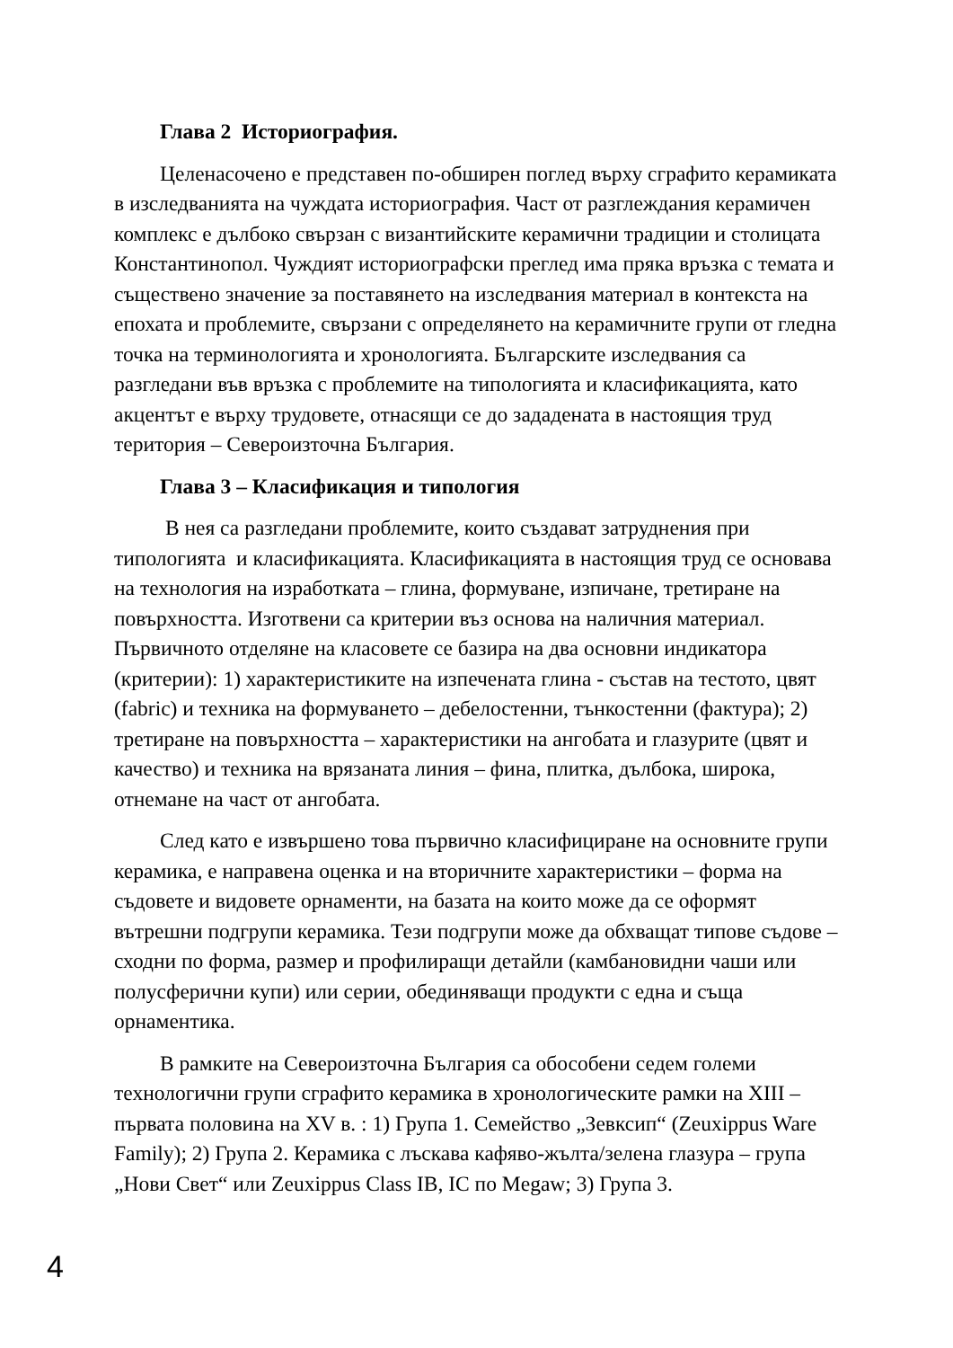Глава 2 Историография.
Целенасочено е представен по-обширен поглед върху сграфито керамиката в изследванията на чуждата историография. Част от разглеждания керамичен комплекс е дълбоко свързан с византийските керамични традиции и столицата Константинопол. Чуждият историографски преглед има пряка връзка с темата и съществено значение за поставянето на изследвания материал в контекста на епохата и проблемите, свързани с определянето на керамичните групи от гледна точка на терминологията и хронологията. Българските изследвания са разгледани във връзка с проблемите на типологията и класификацията, като акцентът е върху трудовете, отнасящи се до зададената в настоящия труд територия – Североизточна България.
Глава 3 – Класификация и типология
В нея са разгледани проблемите, които създават затруднения при типологията и класификацията. Класификацията в настоящия труд се основава на технология на изработката – глина, формуване, изпичане, третиране на повърхността. Изготвени са критерии въз основа на наличния материал. Първичното отделяне на класовете се базира на два основни индикатора (критерии): 1) характеристиките на изпечената глина - състав на тестото, цвят (fabric) и техника на формуването – дебелостенни, тънкостенни (фактура); 2) третиране на повърхността – характеристики на ангобата и глазурите (цвят и качество) и техника на врязаната линия – фина, плитка, дълбока, широка, отнемане на част от ангобата.
След като е извършено това първично класифициране на основните групи керамика, е направена оценка и на вторичните характеристики – форма на съдовете и видовете орнаменти, на базата на които може да се оформят вътрешни подгрупи керамика. Тези подгрупи може да обхващат типове съдове – сходни по форма, размер и профилиращи детайли (камбановидни чаши или полусферични купи) или серии, обединяващи продукти с една и съща орнаментика.
В рамките на Североизточна България са обособени седем големи технологични групи сграфито керамика в хронологическите рамки на XIII – първата половина на XV в. : 1) Група 1. Семейство „Зевксип“ (Zeuxippus Ware Family); 2) Група 2. Керамика с лъскава кафяво-жълта/зелена глазура – група „Нови Свет“ или Zeuxippus Class IB, IC по Megaw; 3) Група 3.
4